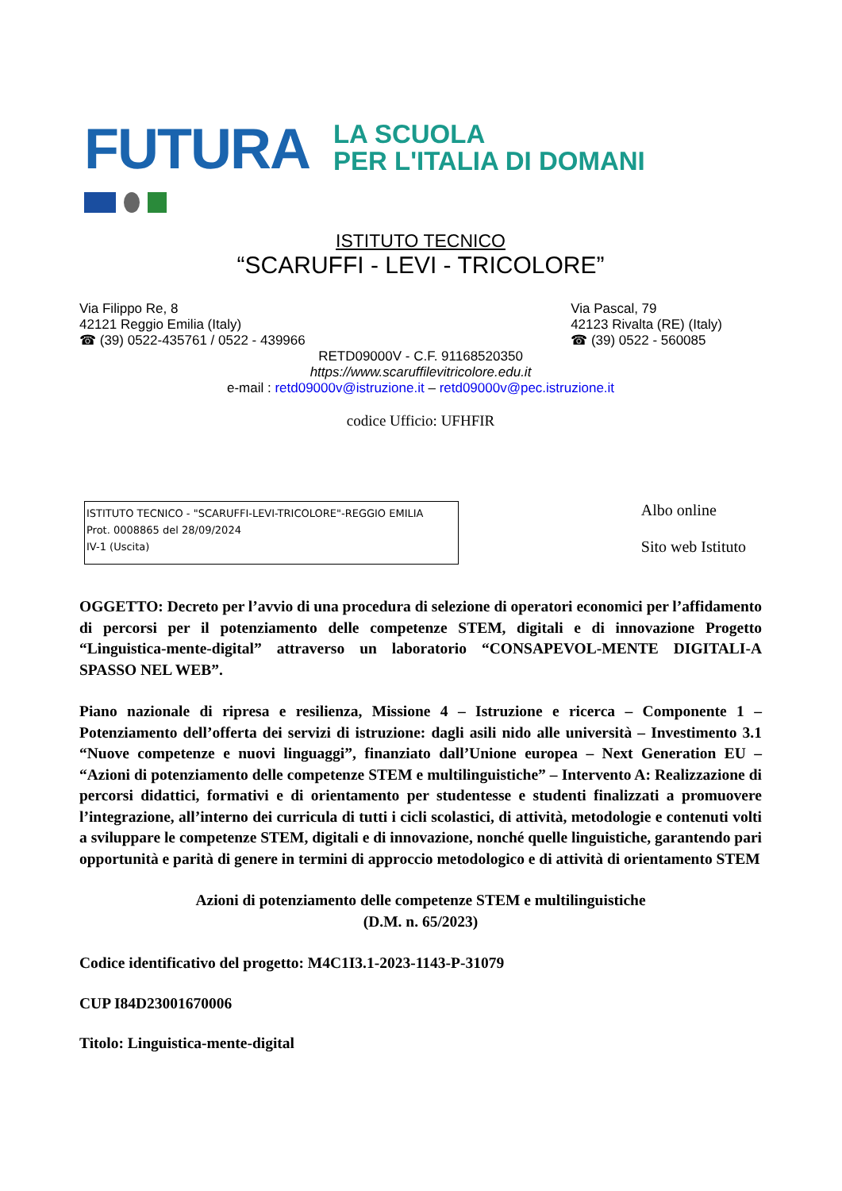FUTURA LA SCUOLA
PER L'ITALIA DI DOMANI
ISTITUTO TECNICO
“SCARUFFI - LEVI - TRICOLORE”
Via Filippo Re, 8
42121 Reggio Emilia (Italy)
☎ (39) 0522-435761 / 0522 - 439966
Via Pascal, 79
42123 Rivalta (RE) (Italy)
☎ (39) 0522 - 560085
RETD09000V - C.F. 91168520350
https://www.scaruffilevitricolore.edu.it
e-mail : retd09000v@istruzione.it – retd09000v@pec.istruzione.it
codice Ufficio: UFHFIR
ISTITUTO TECNICO - "SCARUFFI-LEVI-TRICOLORE"-REGGIO EMILIA
Prot. 0008865 del 28/09/2024
IV-1 (Uscita)
Albo online
Sito web Istituto
OGGETTO: Decreto per l’avvio di una procedura di selezione di operatori economici per l’affidamento di percorsi per il potenziamento delle competenze STEM, digitali e di innovazione Progetto “Linguistica-mente-digital” attraverso un laboratorio “CONSAPEVOL-MENTE DIGITALI-A SPASSO NEL WEB”.
Piano nazionale di ripresa e resilienza, Missione 4 – Istruzione e ricerca – Componente 1 – Potenziamento dell’offerta dei servizi di istruzione: dagli asili nido alle università – Investimento 3.1 “Nuove competenze e nuovi linguaggi”, finanziato dall’Unione europea – Next Generation EU – “Azioni di potenziamento delle competenze STEM e multilinguistiche” – Intervento A: Realizzazione di percorsi didattici, formativi e di orientamento per studentesse e studenti finalizzati a promuovere l’integrazione, all’interno dei curricula di tutti i cicli scolastici, di attività, metodologie e contenuti volti a sviluppare le competenze STEM, digitali e di innovazione, nonché quelle linguistiche, garantendo pari opportunità e parità di genere in termini di approccio metodologico e di attività di orientamento STEM
Azioni di potenziamento delle competenze STEM e multilinguistiche
(D.M. n. 65/2023)
Codice identificativo del progetto: M4C1I3.1-2023-1143-P-31079
CUP I84D23001670006
Titolo: Linguistica-mente-digital